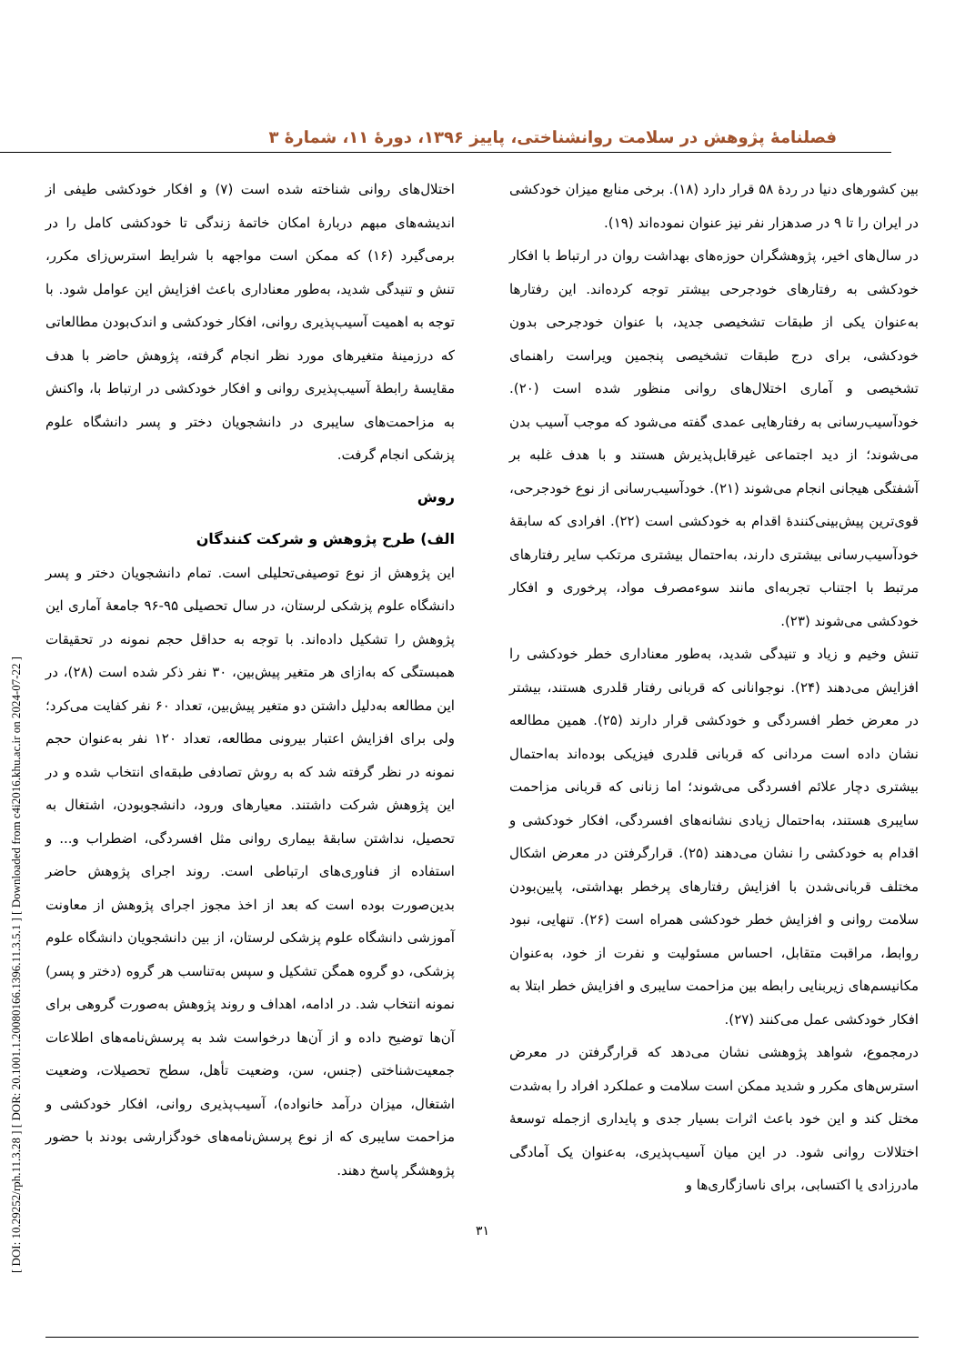فصلنامهٔ پژوهش در سلامت روانشناختی، پاییز ۱۳۹۶، دورهٔ ۱۱، شمارهٔ ۳
[ DOI: 10.29252/rph.11.3.28 ] [ DOR: 20.1001.1.20080166.1396.11.3.5.1 ] [ Downloaded from c4i2016.khu.ac.ir on 2024-07-22 ]
بین کشورهای دنیا در ردهٔ ۵۸ قرار دارد (۱۸). برخی منابع میزان خودکشی در ایران را تا ۹ در صدهزار نفر نیز عنوان نموده‌اند (۱۹).
در سال‌های اخیر، پژوهشگران حوزه‌های بهداشت روان در ارتباط با افکار خودکشی به رفتارهای خودجرحی بیشتر توجه کرده‌اند. این رفتارها به‌عنوان یکی از طبقات تشخیصی جدید، با عنوان خودجرحی بدون خودکشی، برای درج طبقات تشخیصی پنجمین ویراست راهنمای تشخیصی و آماری اختلال‌های روانی منظور شده است (۲۰). خودآسیب‌رسانی به رفتارهایی عمدی گفته می‌شود که موجب آسیب بدن می‌شوند؛ از دید اجتماعی غیرقابل‌پذیرش هستند و با هدف غلبه بر آشفتگی هیجانی انجام می‌شوند (۲۱). خودآسیب‌رسانی از نوع خودجرحی، قوی‌ترین پیش‌بینی‌کنندهٔ اقدام به خودکشی است (۲۲). افرادی که سابقهٔ خودآسیب‌رسانی بیشتری دارند، به‌احتمال بیشتری مرتکب سایر رفتارهای مرتبط با اجتناب تجربه‌ای مانند سوءمصرف مواد، پرخوری و افکار خودکشی می‌شوند (۲۳).
تنش وخیم و زیاد و تنیدگی شدید، به‌طور معناداری خطر خودکشی را افزایش می‌دهند (۲۴). نوجوانانی که قربانی رفتار قلدری هستند، بیشتر در معرض خطر افسردگی و خودکشی قرار دارند (۲۵). همین مطالعه نشان داده است مردانی که قربانی قلدری فیزیکی بوده‌اند به‌احتمال بیشتری دچار علائم افسردگی می‌شوند؛ اما زنانی که قربانی مزاحمت سایبری هستند، به‌احتمال زیادی نشانه‌های افسردگی، افکار خودکشی و اقدام به خودکشی را نشان می‌دهند (۲۵). قرارگرفتن در معرض اشکال مختلف قربانی‌شدن با افزایش رفتارهای پرخطر بهداشتی، پایین‌بودن سلامت روانی و افزایش خطر خودکشی همراه است (۲۶). تنهایی، نبود روابط، مراقبت متقابل، احساس مسئولیت و نفرت از خود، به‌عنوان مکانیسم‌های زیربنایی رابطه بین مزاحمت سایبری و افزایش خطر ابتلا به افکار خودکشی عمل می‌کنند (۲۷).
درمجموع، شواهد پژوهشی نشان می‌دهد که قرارگرفتن در معرض استرس‌های مکرر و شدید ممکن است سلامت و عملکرد افراد را به‌شدت مختل کند و این خود باعث اثرات بسیار جدی و پایداری ازجمله توسعهٔ اختلالات روانی شود. در این میان آسیب‌پذیری، به‌عنوان یک آمادگی مادرزادی یا اکتسابی، برای ناسازگاری‌ها و
اختلال‌های روانی شناخته شده است (۷) و افکار خودکشی طیفی از اندیشه‌های مبهم دربارهٔ امکان خاتمهٔ زندگی تا خودکشی کامل را در برمی‌گیرد (۱۶) که ممکن است مواجهه با شرایط استرس‌زای مکرر، تنش و تنیدگی شدید، به‌طور معناداری باعث افزایش این عوامل شود. با توجه به اهمیت آسیب‌پذیری روانی، افکار خودکشی و اندک‌بودن مطالعاتی که درزمینهٔ متغیرهای مورد نظر انجام گرفته، پژوهش حاضر با هدف مقایسهٔ رابطهٔ آسیب‌پذیری روانی و افکار خودکشی در ارتباط با، واکنش به مزاحمت‌های سایبری در دانشجویان دختر و پسر دانشگاه علوم پزشکی انجام گرفت.
روش
الف) طرح پژوهش و شرکت کنندگان
این پژوهش از نوع توصیفی‌تحلیلی است. تمام دانشجویان دختر و پسر دانشگاه علوم پزشکی لرستان، در سال تحصیلی ۹۵-۹۶ جامعهٔ آماری این پژوهش را تشکیل داده‌اند. با توجه به حداقل حجم نمونه در تحقیقات همبستگی که به‌ازای هر متغیر پیش‌بین، ۳۰ نفر ذکر شده است (۲۸)، در این مطالعه به‌دلیل داشتن دو متغیر پیش‌بین، تعداد ۶۰ نفر کفایت می‌کرد؛ ولی برای افزایش اعتبار بیرونی مطالعه، تعداد ۱۲۰ نفر به‌عنوان حجم نمونه در نظر گرفته شد که به روش تصادفی طبقه‌ای انتخاب شده و در این پژوهش شرکت داشتند. معیارهای ورود، دانشجوبودن، اشتغال به تحصیل، نداشتن سابقهٔ بیماری روانی مثل افسردگی، اضطراب و... و استفاده از فناوری‌های ارتباطی است. روند اجرای پژوهش حاضر بدین‌صورت بوده است که بعد از اخذ مجوز اجرای پژوهش از معاونت آموزشی دانشگاه علوم پزشکی لرستان، از بین دانشجویان دانشگاه علوم پزشکی، دو گروه همگن تشکیل و سپس به‌تناسب هر گروه (دختر و پسر) نمونه انتخاب شد. در ادامه، اهداف و روند پژوهش به‌صورت گروهی برای آن‌ها توضیح داده و از آن‌ها درخواست شد به پرسش‌نامه‌های اطلاعات جمعیت‌شناختی (جنس، سن، وضعیت تأهل، سطح تحصیلات، وضعیت اشتغال، میزان درآمد خانواده)، آسیب‌پذیری روانی، افکار خودکشی و مزاحمت سایبری که از نوع پرسش‌نامه‌های خودگزارشی بودند با حضور پژوهشگر پاسخ دهند.
۳۱